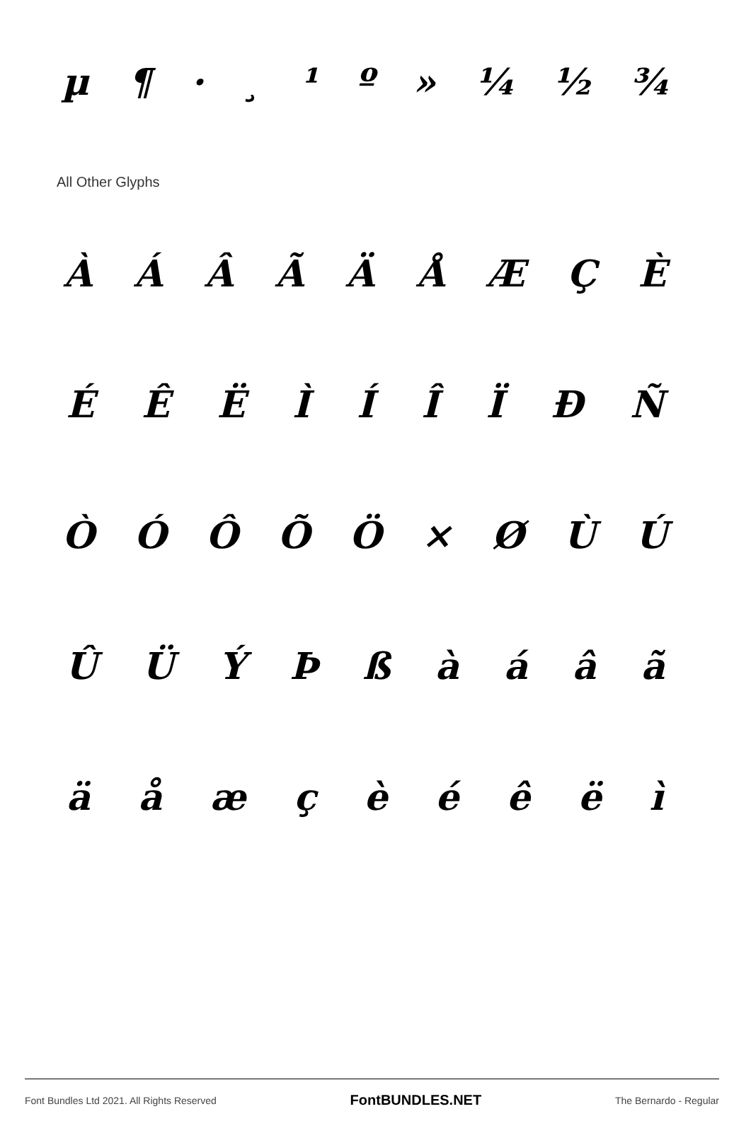µ ¶ · ¸ ¹ º » ¼ ½ ¾
All Other Glyphs
À Á Â Ã Ä Å Æ Ç È
É Ê Ë Ì Í Î Ï Ð Ñ
Ò Ó Ô Õ Ö × Ø Ù Ú
Û Ü Ý Þ ß à á â ã
ä å æ ç è é ê ë ì
Font Bundles Ltd 2021. All Rights Reserved FontBUNDLES.NET The Bernardo - Regular